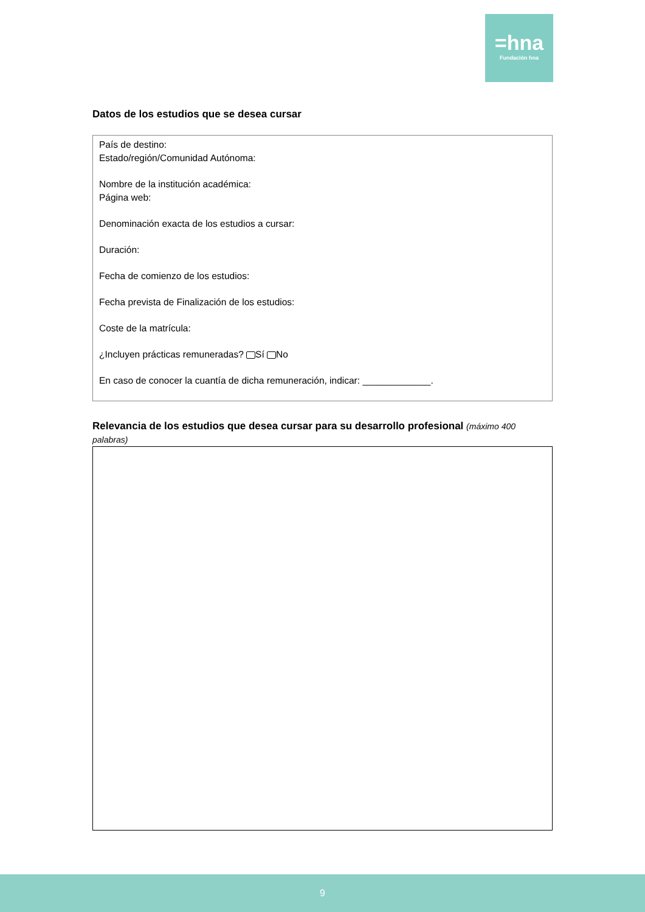=hna
Fundación hna
Datos de los estudios que se desea cursar
País de destino:
Estado/región/Comunidad Autónoma:
Nombre de la institución académica:
Página web:
Denominación exacta de los estudios a cursar:
Duración:
Fecha de comienzo de los estudios:
Fecha prevista de Finalización de los estudios:
Coste de la matrícula:
¿Incluyen prácticas remuneradas? Sí No
En caso de conocer la cuantía de dicha remuneración, indicar: _____________.
Relevancia de los estudios que desea cursar para su desarrollo profesional (máximo 400 palabras)
9